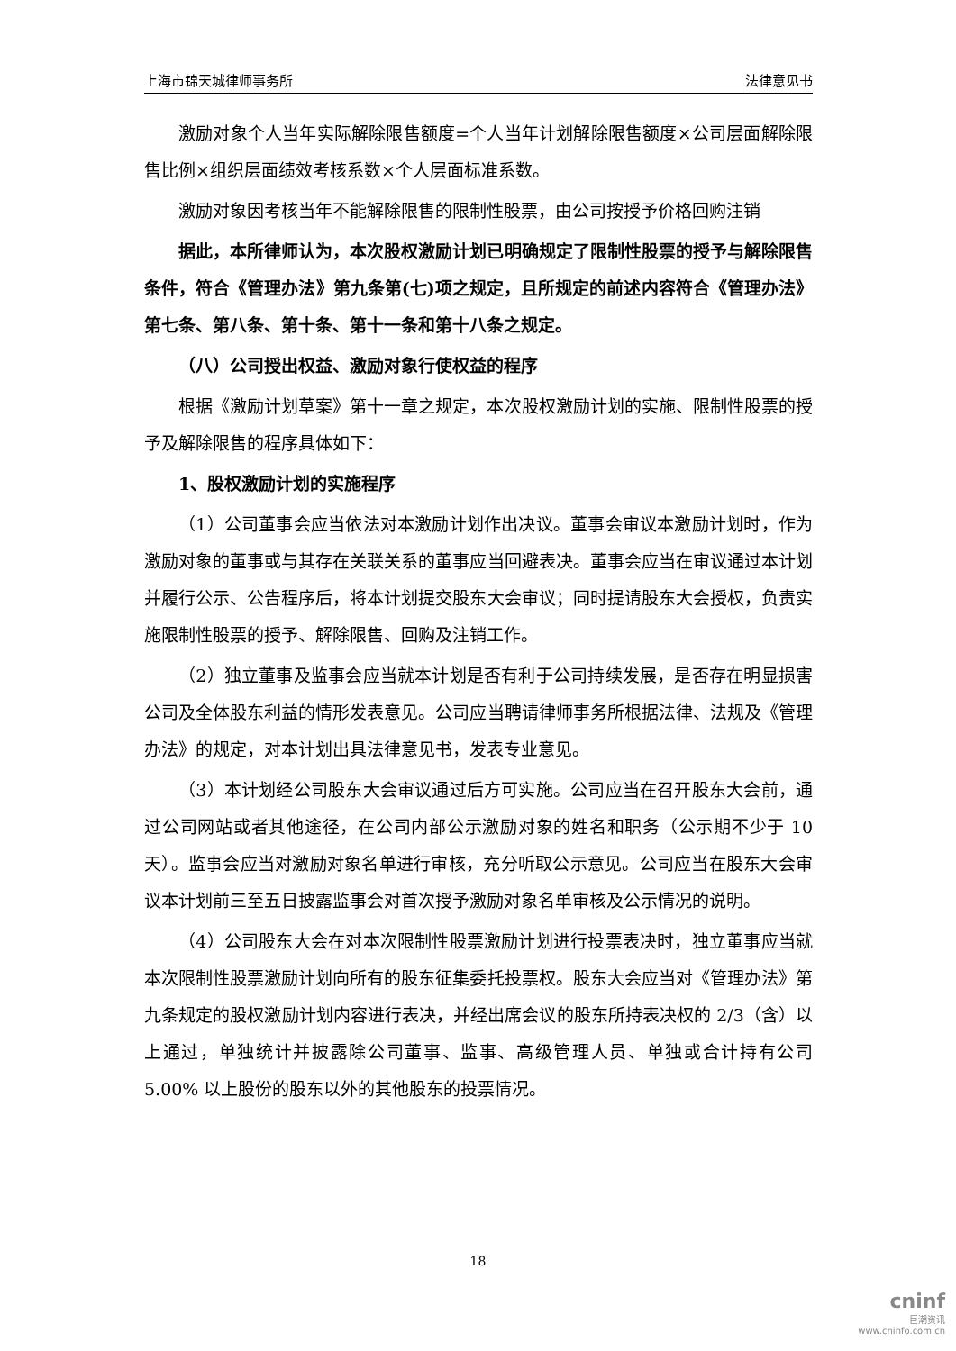上海市锦天城律师事务所 法律意见书
激励对象个人当年实际解除限售额度=个人当年计划解除限售额度×公司层面解除限售比例×组织层面绩效考核系数×个人层面标准系数。
激励对象因考核当年不能解除限售的限制性股票，由公司按授予价格回购注销
据此，本所律师认为，本次股权激励计划已明确规定了限制性股票的授予与解除限售条件，符合《管理办法》第九条第(七)项之规定，且所规定的前述内容符合《管理办法》第七条、第八条、第十条、第十一条和第十八条之规定。
（八）公司授出权益、激励对象行使权益的程序
根据《激励计划草案》第十一章之规定，本次股权激励计划的实施、限制性股票的授予及解除限售的程序具体如下：
1、股权激励计划的实施程序
（1）公司董事会应当依法对本激励计划作出决议。董事会审议本激励计划时，作为激励对象的董事或与其存在关联关系的董事应当回避表决。董事会应当在审议通过本计划并履行公示、公告程序后，将本计划提交股东大会审议；同时提请股东大会授权，负责实施限制性股票的授予、解除限售、回购及注销工作。
（2）独立董事及监事会应当就本计划是否有利于公司持续发展，是否存在明显损害公司及全体股东利益的情形发表意见。公司应当聘请律师事务所根据法律、法规及《管理办法》的规定，对本计划出具法律意见书，发表专业意见。
（3）本计划经公司股东大会审议通过后方可实施。公司应当在召开股东大会前，通过公司网站或者其他途径，在公司内部公示激励对象的姓名和职务（公示期不少于 10 天）。监事会应当对激励对象名单进行审核，充分听取公示意见。公司应当在股东大会审议本计划前三至五日披露监事会对首次授予激励对象名单审核及公示情况的说明。
（4）公司股东大会在对本次限制性股票激励计划进行投票表决时，独立董事应当就本次限制性股票激励计划向所有的股东征集委托投票权。股东大会应当对《管理办法》第九条规定的股权激励计划内容进行表决，并经出席会议的股东所持表决权的 2/3（含）以上通过，单独统计并披露除公司董事、监事、高级管理人员、单独或合计持有公司 5.00% 以上股份的股东以外的其他股东的投票情况。
18
cninf
巨潮资讯
www.cninfo.com.cn